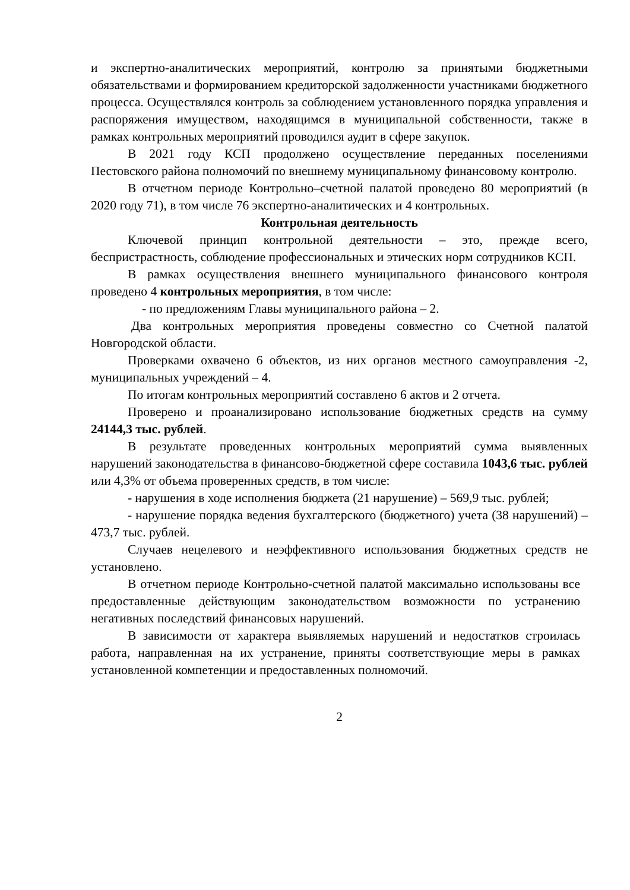и экспертно-аналитических мероприятий, контролю за принятыми бюджетными обязательствами и формированием кредиторской задолженности участниками бюджетного процесса. Осуществлялся контроль за соблюдением установленного порядка управления и распоряжения имуществом, находящимся в муниципальной собственности, также в рамках контрольных мероприятий проводился аудит в сфере закупок.
В 2021 году КСП продолжено осуществление переданных поселениями Пестовского района полномочий по внешнему муниципальному финансовому контролю.
В отчетном периоде Контрольно–счетной палатой проведено 80 мероприятий (в 2020 году 71), в том числе 76 экспертно-аналитических и 4 контрольных.
Контрольная деятельность
Ключевой принцип контрольной деятельности – это, прежде всего, беспристрастность, соблюдение профессиональных и этических норм сотрудников КСП.
В рамках осуществления внешнего муниципального финансового контроля проведено 4 контрольных мероприятия, в том числе:
- по предложениям Главы муниципального района – 2.
Два контрольных мероприятия проведены совместно со Счетной палатой Новгородской области.
Проверками охвачено 6 объектов, из них органов местного самоуправления -2, муниципальных учреждений – 4.
По итогам контрольных мероприятий составлено 6 актов и 2 отчета.
Проверено и проанализировано использование бюджетных средств на сумму 24144,3 тыс. рублей.
В результате проведенных контрольных мероприятий сумма выявленных нарушений законодательства в финансово-бюджетной сфере составила 1043,6 тыс. рублей или 4,3% от объема проверенных средств, в том числе:
- нарушения в ходе исполнения бюджета (21 нарушение) – 569,9 тыс. рублей;
- нарушение порядка ведения бухгалтерского (бюджетного) учета (38 нарушений) – 473,7 тыс. рублей.
Случаев нецелевого и неэффективного использования бюджетных средств не установлено.
В отчетном периоде Контрольно-счетной палатой максимально использованы все предоставленные действующим законодательством возможности по устранению негативных последствий финансовых нарушений.
В зависимости от характера выявляемых нарушений и недостатков строилась работа, направленная на их устранение, приняты соответствующие меры в рамках установленной компетенции и предоставленных полномочий.
2